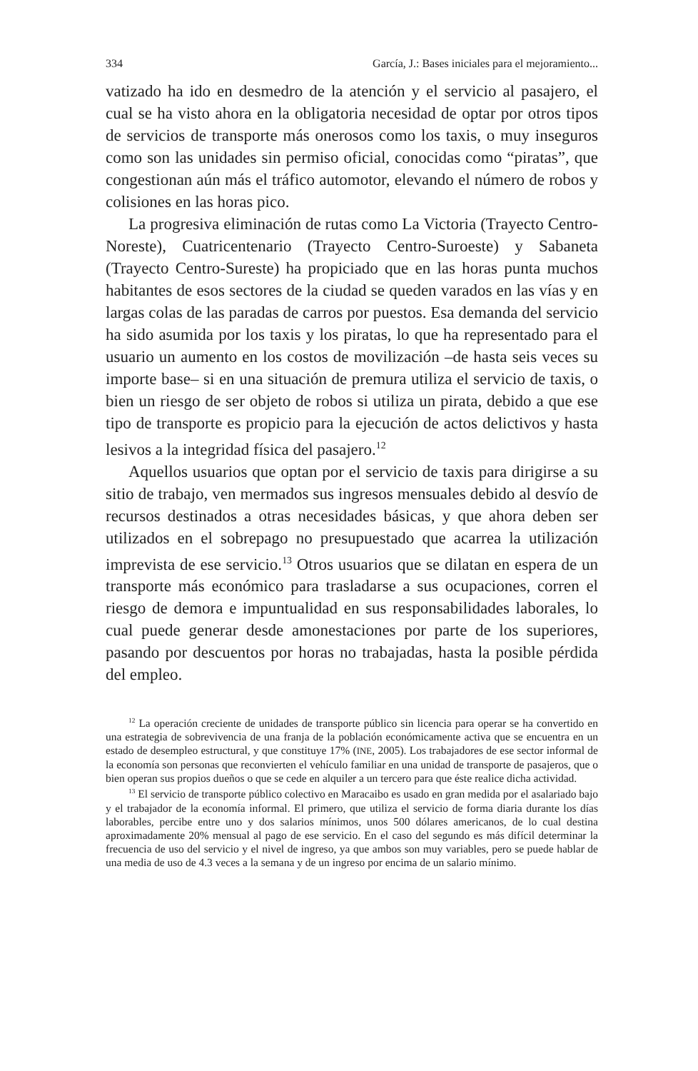334 García, J.: Bases iniciales para el mejoramiento...
vatizado ha ido en desmedro de la atención y el servicio al pasajero, el cual se ha visto ahora en la obligatoria necesidad de optar por otros tipos de servicios de transporte más onerosos como los taxis, o muy inseguros como son las unidades sin permiso oficial, conocidas como “piratas”, que congestionan aún más el tráfico automotor, elevando el número de robos y colisiones en las horas pico.
La progresiva eliminación de rutas como La Victoria (Trayecto Centro-Noreste), Cuatricentenario (Trayecto Centro-Suroeste) y Sabaneta (Trayecto Centro-Sureste) ha propiciado que en las horas punta muchos habitantes de esos sectores de la ciudad se queden varados en las vías y en largas colas de las paradas de carros por puestos. Esa demanda del servicio ha sido asumida por los taxis y los piratas, lo que ha representado para el usuario un aumento en los costos de movilización –de hasta seis veces su importe base– si en una situación de premura utiliza el servicio de taxis, o bien un riesgo de ser objeto de robos si utiliza un pirata, debido a que ese tipo de transporte es propicio para la ejecución de actos delictivos y hasta lesivos a la integridad física del pasajero.<sup>12</sup>
Aquellos usuarios que optan por el servicio de taxis para dirigirse a su sitio de trabajo, ven mermados sus ingresos mensuales debido al desvío de recursos destinados a otras necesidades básicas, y que ahora deben ser utilizados en el sobrepago no presupuestado que acarrea la utilización imprevista de ese servicio.<sup>13</sup> Otros usuarios que se dilatan en espera de un transporte más económico para trasladarse a sus ocupaciones, corren el riesgo de demora e impuntualidad en sus responsabilidades laborales, lo cual puede generar desde amonestaciones por parte de los superiores, pasando por descuentos por horas no trabajadas, hasta la posible pérdida del empleo.
<sup>12</sup> La operación creciente de unidades de transporte público sin licencia para operar se ha convertido en una estrategia de sobrevivencia de una franja de la población económicamente activa que se encuentra en un estado de desempleo estructural, y que constituye 17% (INE, 2005). Los trabajadores de ese sector informal de la economía son personas que reconvierten el vehículo familiar en una unidad de transporte de pasajeros, que o bien operan sus propios dueños o que se cede en alquiler a un tercero para que éste realice dicha actividad.
<sup>13</sup> El servicio de transporte público colectivo en Maracaibo es usado en gran medida por el asalariado bajo y el trabajador de la economía informal. El primero, que utiliza el servicio de forma diaria durante los días laborables, percibe entre uno y dos salarios mínimos, unos 500 dólares americanos, de lo cual destina aproximadamente 20% mensual al pago de ese servicio. En el caso del segundo es más difícil determinar la frecuencia de uso del servicio y el nivel de ingreso, ya que ambos son muy variables, pero se puede hablar de una media de uso de 4.3 veces a la semana y de un ingreso por encima de un salario mínimo.